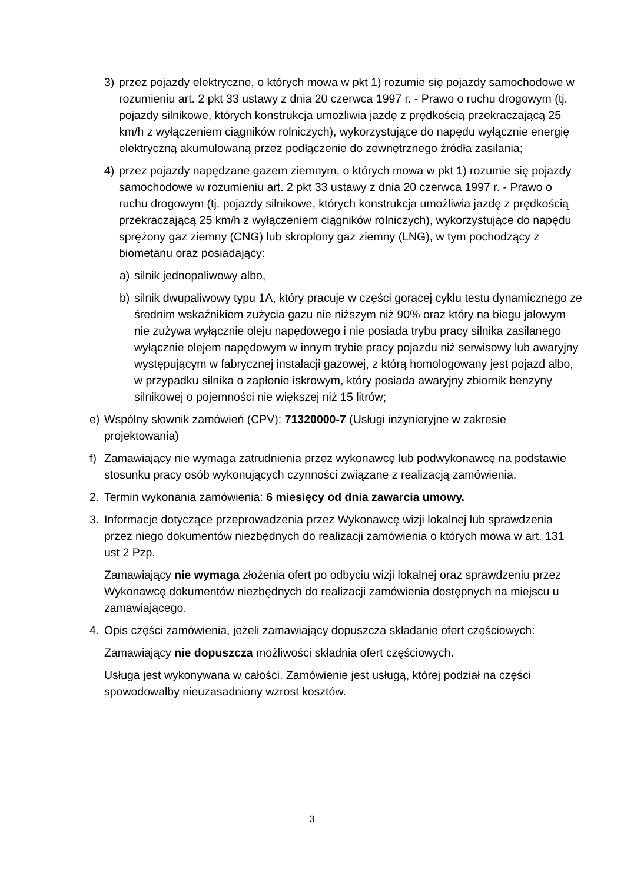3) przez pojazdy elektryczne, o których mowa w pkt 1) rozumie się pojazdy samochodowe w rozumieniu art. 2 pkt 33 ustawy z dnia 20 czerwca 1997 r. - Prawo o ruchu drogowym (tj. pojazdy silnikowe, których konstrukcja umożliwia jazdę z prędkością przekraczającą 25 km/h z wyłączeniem ciągników rolniczych), wykorzystujące do napędu wyłącznie energię elektryczną akumulowaną przez podłączenie do zewnętrznego źródła zasilania;
4) przez pojazdy napędzane gazem ziemnym, o których mowa w pkt 1) rozumie się pojazdy samochodowe w rozumieniu art. 2 pkt 33 ustawy z dnia 20 czerwca 1997 r. - Prawo o ruchu drogowym (tj. pojazdy silnikowe, których konstrukcja umożliwia jazdę z prędkością przekraczającą 25 km/h z wyłączeniem ciągników rolniczych), wykorzystujące do napędu sprężony gaz ziemny (CNG) lub skroplony gaz ziemny (LNG), w tym pochodzący z biometanu oraz posiadający:
a) silnik jednopaliwowy albo,
b) silnik dwupaliwowy typu 1A, który pracuje w części gorącej cyklu testu dynamicznego ze średnim wskaźnikiem zużycia gazu nie niższym niż 90% oraz który na biegu jałowym nie zużywa wyłącznie oleju napędowego i nie posiada trybu pracy silnika zasilanego wyłącznie olejem napędowym w innym trybie pracy pojazdu niż serwisowy lub awaryjny występującym w fabrycznej instalacji gazowej, z którą homologowany jest pojazd albo, w przypadku silnika o zapłonie iskrowym, który posiada awaryjny zbiornik benzyny silnikowej o pojemności nie większej niż 15 litrów;
e) Wspólny słownik zamówień (CPV): 71320000-7 (Usługi inżynieryjne w zakresie projektowania)
f) Zamawiający nie wymaga zatrudnienia przez wykonawcę lub podwykonawcę na podstawie stosunku pracy osób wykonujących czynności związane z realizacją zamówienia.
2. Termin wykonania zamówienia: 6 miesięcy od dnia zawarcia umowy.
3. Informacje dotyczące przeprowadzenia przez Wykonawcę wizji lokalnej lub sprawdzenia przez niego dokumentów niezbędnych do realizacji zamówienia o których mowa w art. 131 ust 2 Pzp.
Zamawiający nie wymaga złożenia ofert po odbyciu wizji lokalnej oraz sprawdzeniu przez Wykonawcę dokumentów niezbędnych do realizacji zamówienia dostępnych na miejscu u zamawiającego.
4. Opis części zamówienia, jeżeli zamawiający dopuszcza składanie ofert częściowych:
Zamawiający nie dopuszcza możliwości składnia ofert częściowych.
Usługa jest wykonywana w całości. Zamówienie jest usługą, której podział na części spowodowałby nieuzasadniony wzrost kosztów.
3